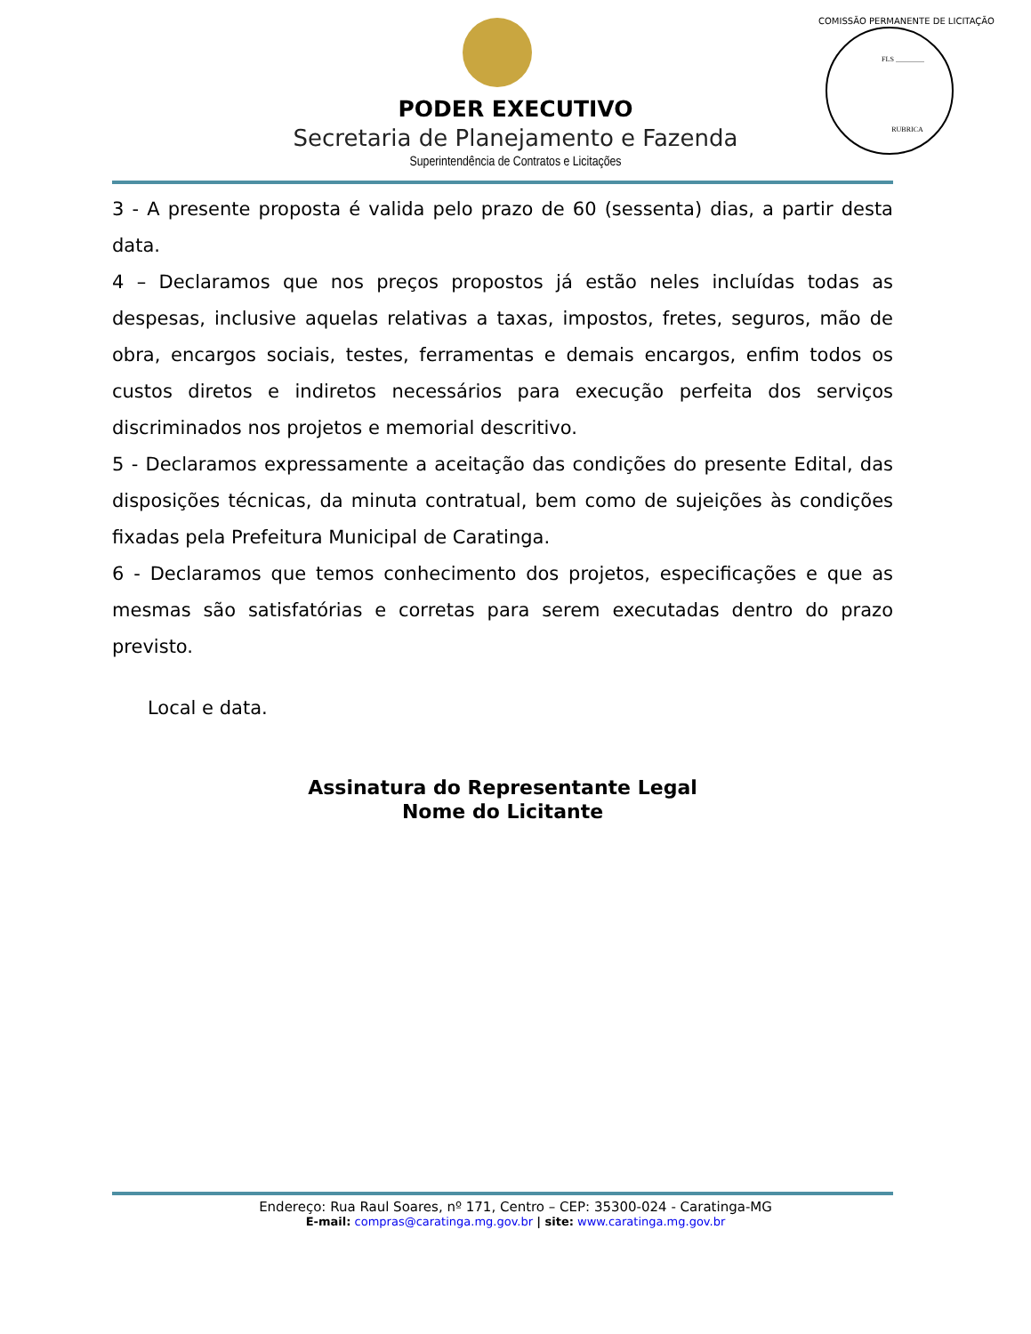FLS ________
RUBRICA
COMISSÃO PERMANENTE DE LICITAÇÃO
PODER EXECUTIVO
Secretaria de Planejamento e Fazenda
Superintendência de Contratos e Licitações
3 - A presente proposta é valida pelo prazo de 60 (sessenta) dias, a partir desta data.
4 – Declaramos que nos preços propostos já estão neles incluídas todas as despesas, inclusive aquelas relativas a taxas, impostos, fretes, seguros, mão de obra, encargos sociais, testes, ferramentas e demais encargos, enfim todos os custos diretos e indiretos necessários para execução perfeita dos serviços discriminados nos projetos e memorial descritivo.
5 - Declaramos expressamente a aceitação das condições do presente Edital, das disposições técnicas, da minuta contratual, bem como de sujeições às condições fixadas pela Prefeitura Municipal de Caratinga.
6 - Declaramos que temos conhecimento dos projetos, especificações e que as mesmas são satisfatórias e corretas para serem executadas dentro do prazo previsto.
Local e data.
Assinatura do Representante Legal
Nome do Licitante
Endereço: Rua Raul Soares, nº 171, Centro – CEP: 35300-024 - Caratinga-MG
E-mail: compras@caratinga.mg.gov.br | site: www.caratinga.mg.gov.br